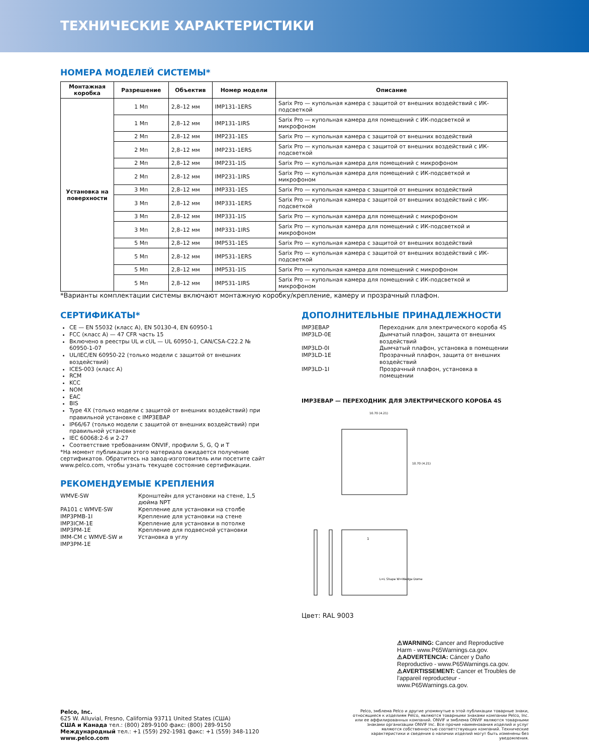ТЕХНИЧЕСКИЕ ХАРАКТЕРИСТИКИ
НОМЕРА МОДЕЛЕЙ СИСТЕМЫ*
| Монтажная коробка | Разрешение | Объектив | Номер модели | Описание |
| --- | --- | --- | --- | --- |
| Установка на поверхности | 1 Мп | 2,8–12 мм | IMP131-1ERS | Sarix Pro — купольная камера с защитой от внешних воздействий с ИК-подсветкой |
| | 1 Мп | 2,8–12 мм | IMP131-1IRS | Sarix Pro — купольная камера для помещений с ИК-подсветкой и микрофоном |
| | 2 Мп | 2,8–12 мм | IMP231-1ES | Sarix Pro — купольная камера с защитой от внешних воздействий |
| | 2 Мп | 2,8–12 мм | IMP231-1ERS | Sarix Pro — купольная камера с защитой от внешних воздействий с ИК-подсветкой |
| | 2 Мп | 2,8–12 мм | IMP231-1IS | Sarix Pro — купольная камера для помещений с микрофоном |
| | 2 Мп | 2,8–12 мм | IMP231-1IRS | Sarix Pro — купольная камера для помещений с ИК-подсветкой и микрофоном |
| | 3 Мп | 2,8–12 мм | IMP331-1ES | Sarix Pro — купольная камера с защитой от внешних воздействий |
| | 3 Мп | 2,8–12 мм | IMP331-1ERS | Sarix Pro — купольная камера с защитой от внешних воздействий с ИК-подсветкой |
| | 3 Мп | 2,8–12 мм | IMP331-1IS | Sarix Pro — купольная камера для помещений с микрофоном |
| | 3 Мп | 2,8–12 мм | IMP331-1IRS | Sarix Pro — купольная камера для помещений с ИК-подсветкой и микрофоном |
| | 5 Мп | 2,8–12 мм | IMP531-1ES | Sarix Pro — купольная камера с защитой от внешних воздействий |
| | 5 Мп | 2,8–12 мм | IMP531-1ERS | Sarix Pro — купольная камера с защитой от внешних воздействий с ИК-подсветкой |
| | 5 Мп | 2,8–12 мм | IMP531-1IS | Sarix Pro — купольная камера для помещений с микрофоном |
| | 5 Мп | 2,8–12 мм | IMP531-1IRS | Sarix Pro — купольная камера для помещений с ИК-подсветкой и микрофоном |
*Варианты комплектации системы включают монтажную коробку/крепление, камеру и прозрачный плафон.
СЕРТИФИКАТЫ*
CE — EN 55032 (класс A), EN 50130-4, EN 60950-1
FCC (класс A) — 47 CFR часть 15
Включено в реестры UL и cUL — UL 60950-1, CAN/CSA-C22.2 № 60950-1-07
UL/IEC/EN 60950-22 (только модели с защитой от внешних воздействий)
ICES-003 (класс A)
RCM
KCC
NOM
EAC
BIS
Type 4X (только модели с защитой от внешних воздействий) при правильной установке с IMP3EBAP
IP66/67 (только модели с защитой от внешних воздействий) при правильной установке
IEC 60068:2-6 и 2-27
Соответствие требованиям ONVIF, профили S, G, Q и T
*На момент публикации этого материала ожидается получение сертификатов. Обратитесь на завод-изготовитель или посетите сайт www.pelco.com, чтобы узнать текущее состояние сертификации.
РЕКОМЕНДУЕМЫЕ КРЕПЛЕНИЯ
WMVE-SW Кронштейн для установки на стене, 1,5 дюйма NPT PA101 с WMVE-SW Крепление для установки на столбе IMP3PMB-1I Крепление для установки на стене IMP3ICM-1E Крепление для установки в потолке IMP3PM-1E Крепление для подвесной установки IMM-CM с WMVE-SW и IMP3PM-1E Установка в углу
ДОПОЛНИТЕЛЬНЫЕ ПРИНАДЛЕЖНОСТИ
IMP3EBAP Переходник для электрического короба 4S IMP3LD-0E Дымчатый плафон, защита от внешних воздействий IMP3LD-0I Дымчатый плафон, установка в помещении IMP3LD-1E Прозрачный плафон, защита от внешних воздействий IMP3LD-1I Прозрачный плафон, установка в помещении
IMP3EBAP — ПЕРЕХОДНИК ДЛЯ ЭЛЕКТРИЧЕСКОГО КОРОБА 4S
10.70 (4.21)
10.70 (4.21)
1
L=L Shape W=Wedge Dome
Цвет: RAL 9003
⚠WARNING: Cancer and Reproductive Harm - www.P65Warnings.ca.gov.
⚠ADVERTENCIA: Cáncer y Daño Reproductivo - www.P65Warnings.ca.gov.
⚠AVERTISSEMENT: Cancer et Troubles de l'appareil reproducteur - www.P65Warnings.ca.gov.
Pelco, Inc.
625 W. Alluvial, Fresno, California 93711 United States (США)
США и Канада тел.: (800) 289-9100 факс: (800) 289-9150
Международный тел.: +1 (559) 292-1981 факс: +1 (559) 348-1120
www.pelco.com
Pelco, эмблема Pelco и другие упомянутые в этой публикации товарные знаки, относящиеся к изделиям Pelco, являются товарными знаками компании Pelco, Inc. или ее аффилированных компаний. ONVIF и эмблема ONVIF являются товарными знаками организации ONVIF Inc. Все прочие наименования изделий и услуг являются собственностью соответствующих компаний. Технические характеристики и сведения о наличии изделий могут быть изменены без уведомления.